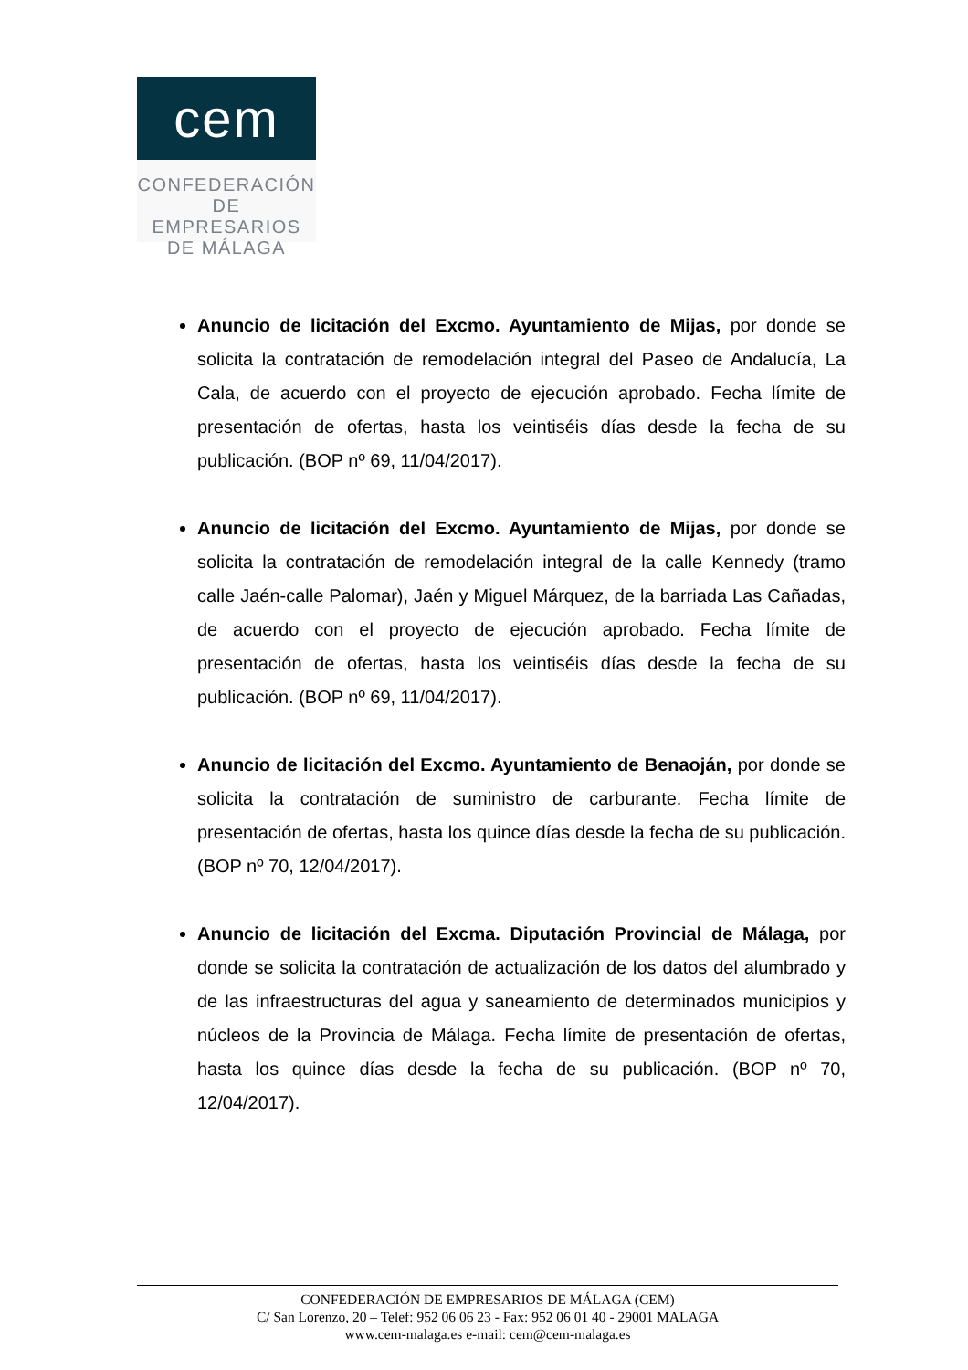cem
CONFEDERACIÓN
DE EMPRESARIOS
DE MÁLAGA
Anuncio de licitación del Excmo. Ayuntamiento de Mijas, por donde se solicita la contratación de remodelación integral del Paseo de Andalucía, La Cala, de acuerdo con el proyecto de ejecución aprobado. Fecha límite de presentación de ofertas, hasta los veintiséis días desde la fecha de su publicación. (BOP nº 69, 11/04/2017).
Anuncio de licitación del Excmo. Ayuntamiento de Mijas, por donde se solicita la contratación de remodelación integral de la calle Kennedy (tramo calle Jaén-calle Palomar), Jaén y Miguel Márquez, de la barriada Las Cañadas, de acuerdo con el proyecto de ejecución aprobado. Fecha límite de presentación de ofertas, hasta los veintiséis días desde la fecha de su publicación. (BOP nº 69, 11/04/2017).
Anuncio de licitación del Excmo. Ayuntamiento de Benaoján, por donde se solicita la contratación de suministro de carburante. Fecha límite de presentación de ofertas, hasta los quince días desde la fecha de su publicación. (BOP nº 70, 12/04/2017).
Anuncio de licitación del Excma. Diputación Provincial de Málaga, por donde se solicita la contratación de actualización de los datos del alumbrado y de las infraestructuras del agua y saneamiento de determinados municipios y núcleos de la Provincia de Málaga. Fecha límite de presentación de ofertas, hasta los quince días desde la fecha de su publicación. (BOP nº 70, 12/04/2017).
CONFEDERACIÓN DE EMPRESARIOS DE MÁLAGA (CEM)
C/ San Lorenzo, 20 – Telef: 952 06 06 23 - Fax: 952 06 01 40 - 29001 MALAGA
www.cem-malaga.es e-mail: cem@cem-malaga.es